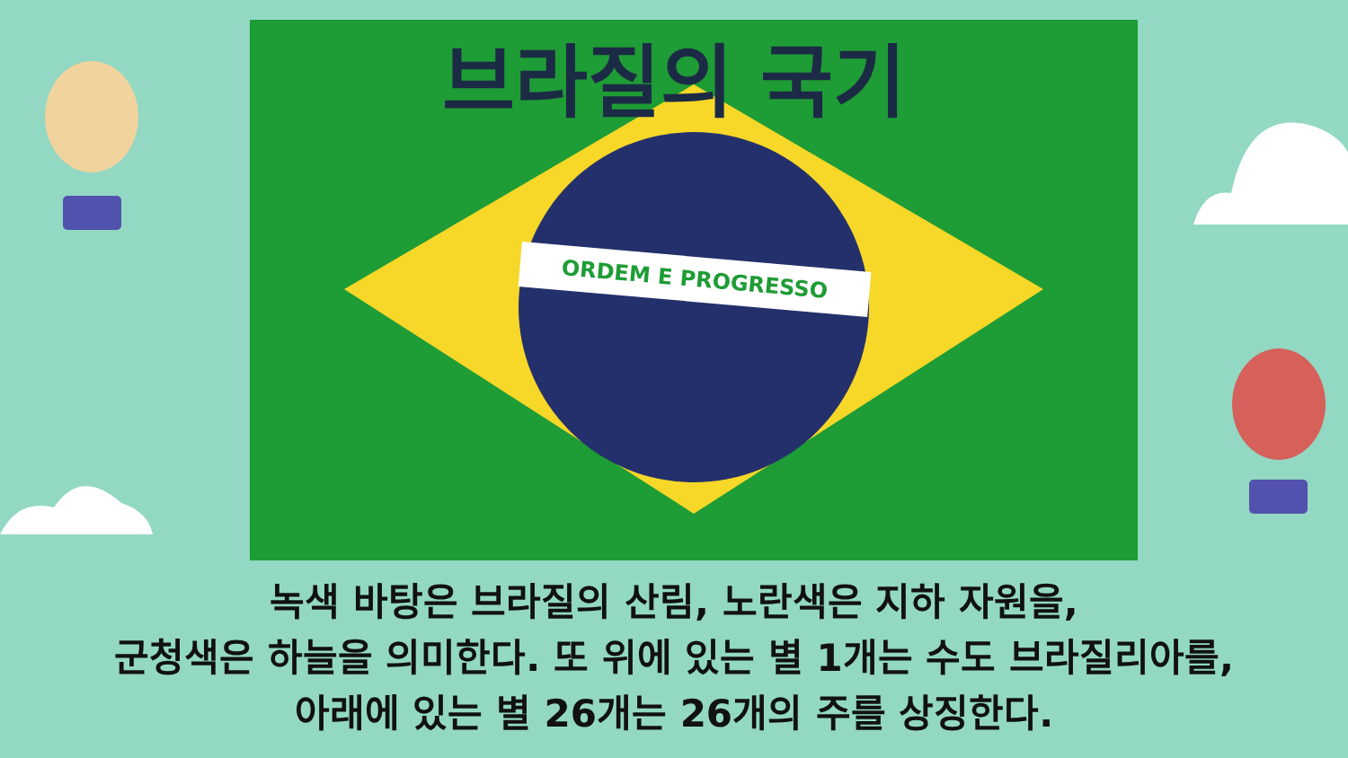ORDEM E PROGRESSO
브라질의 국기
녹색 바탕은 브라질의 산림, 노란색은 지하 자원을,
군청색은 하늘을 의미한다. 또 위에 있는 별 1개는 수도 브라질리아를,
아래에 있는 별 26개는 26개의 주를 상징한다.